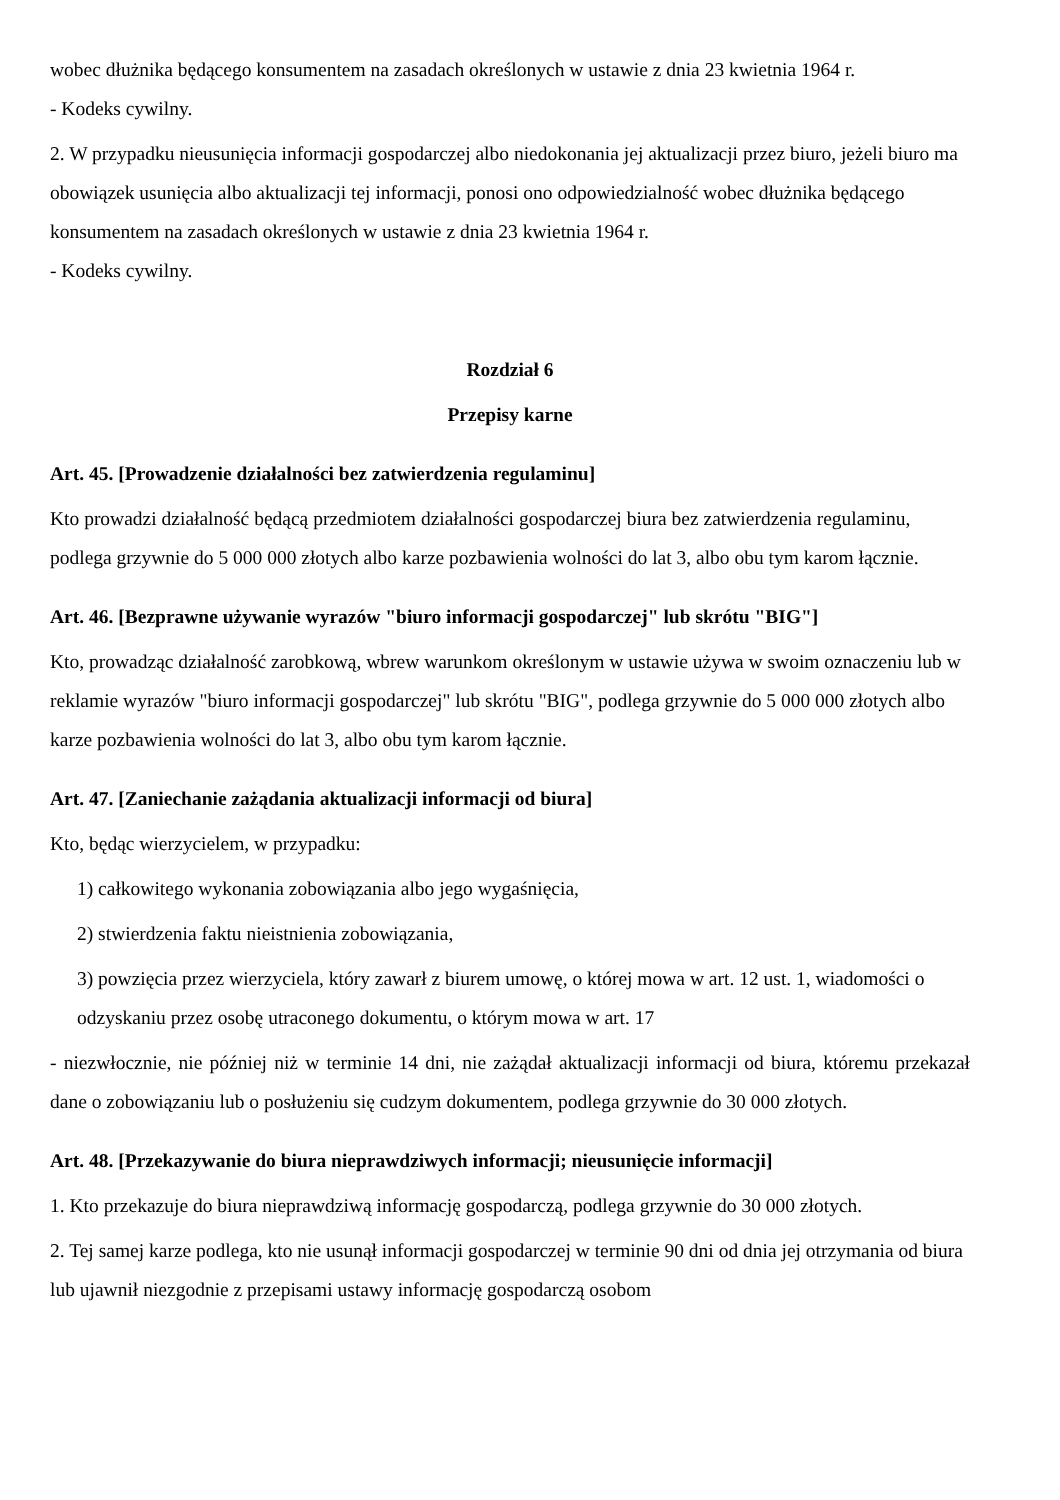wobec dłużnika będącego konsumentem na zasadach określonych w ustawie z dnia 23 kwietnia 1964 r.
- Kodeks cywilny.
2. W przypadku nieusunięcia informacji gospodarczej albo niedokonania jej aktualizacji przez biuro, jeżeli biuro ma obowiązek usunięcia albo aktualizacji tej informacji, ponosi ono odpowiedzialność wobec dłużnika będącego konsumentem na zasadach określonych w ustawie z dnia 23 kwietnia 1964 r.
- Kodeks cywilny.
Rozdział 6
Przepisy karne
Art. 45. [Prowadzenie działalności bez zatwierdzenia regulaminu]
Kto prowadzi działalność będącą przedmiotem działalności gospodarczej biura bez zatwierdzenia regulaminu, podlega grzywnie do 5 000 000 złotych albo karze pozbawienia wolności do lat 3, albo obu tym karom łącznie.
Art. 46. [Bezprawne używanie wyrazów "biuro informacji gospodarczej" lub skrótu "BIG"]
Kto, prowadząc działalność zarobkową, wbrew warunkom określonym w ustawie używa w swoim oznaczeniu lub w reklamie wyrazów "biuro informacji gospodarczej" lub skrótu "BIG", podlega grzywnie do 5 000 000 złotych albo karze pozbawienia wolności do lat 3, albo obu tym karom łącznie.
Art. 47. [Zaniechanie zażądania aktualizacji informacji od biura]
Kto, będąc wierzycielem, w przypadku:
1) całkowitego wykonania zobowiązania albo jego wygaśnięcia,
2) stwierdzenia faktu nieistnienia zobowiązania,
3) powzięcia przez wierzyciela, który zawarł z biurem umowę, o której mowa w art. 12 ust. 1, wiadomości o odzyskaniu przez osobę utraconego dokumentu, o którym mowa w art. 17
- niezwłocznie, nie później niż w terminie 14 dni, nie zażądał aktualizacji informacji od biura, któremu przekazał dane o zobowiązaniu lub o posłużeniu się cudzym dokumentem, podlega grzywnie do 30 000 złotych.
Art. 48. [Przekazywanie do biura nieprawdziwych informacji; nieusunięcie informacji]
1. Kto przekazuje do biura nieprawdziwą informację gospodarczą, podlega grzywnie do 30 000 złotych.
2. Tej samej karze podlega, kto nie usunął informacji gospodarczej w terminie 90 dni od dnia jej otrzymania od biura lub ujawnił niezgodnie z przepisami ustawy informację gospodarczą osobom